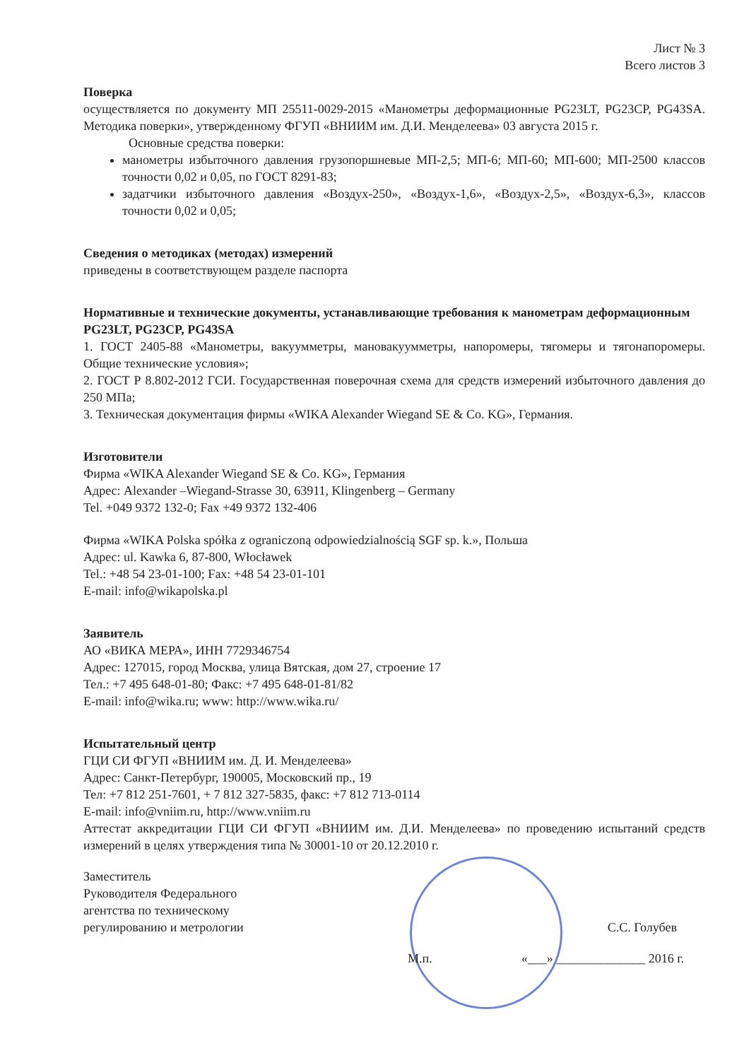Лист № 3
Всего листов 3
Поверка
осуществляется по документу МП 25511-0029-2015 «Манометры деформационные PG23LT, PG23CP, PG43SA. Методика поверки», утвержденному ФГУП «ВНИИМ им. Д.И. Менделеева» 03 августа 2015 г.
Основные средства поверки:
манометры избыточного давления грузопоршневые МП-2,5; МП-6; МП-60; МП-600; МП-2500 классов точности 0,02 и 0,05, по ГОСТ 8291-83;
задатчики избыточного давления «Воздух-250», «Воздух-1,6», «Воздух-2,5», «Воздух-6,3», классов точности 0,02 и 0,05;
Сведения о методиках (методах) измерений
приведены в соответствующем разделе паспорта
Нормативные и технические документы, устанавливающие требования к манометрам деформационным PG23LT, PG23CP, PG43SA
1. ГОСТ 2405-88 «Манометры, вакуумметры, мановакуумметры, напоромеры, тягомеры и тягонапоромеры. Общие технические условия»;
2. ГОСТ Р 8.802-2012 ГСИ. Государственная поверочная схема для средств измерений избыточного давления до 250 МПа;
3. Техническая документация фирмы «WIKA Alexander Wiegand SE & Co. KG», Германия.
Изготовители
Фирма «WIKA Alexander Wiegand SE & Co. KG», Германия
Адрес: Alexander –Wiegand-Strasse 30, 63911, Klingenberg – Germany
Tel. +049 9372 132-0; Fax +49 9372 132-406
Фирма «WIKA Polska spółka z ograniczoną odpowiedzialnością SGF sp. k.», Польша
Адрес: ul. Kawka 6, 87-800, Włocławek
Tel.: +48 54 23-01-100; Fax: +48 54 23-01-101
E-mail: info@wikapolska.pl
Заявитель
АО «ВИКА МЕРА», ИНН 7729346754
Адрес: 127015, город Москва, улица Вятская, дом 27, строение 17
Тел.: +7 495 648-01-80; Факс: +7 495 648-01-81/82
E-mail: info@wika.ru; www: http://www.wika.ru/
Испытательный центр
ГЦИ СИ ФГУП «ВНИИМ им. Д. И. Менделеева»
Адрес: Санкт-Петербург, 190005, Московский пр., 19
Тел: +7 812 251-7601, + 7 812 327-5835, факс: +7 812 713-0114
E-mail: info@vniim.ru, http://www.vniim.ru
Аттестат аккредитации ГЦИ СИ ФГУП «ВНИИМ им. Д.И. Менделеева» по проведению испытаний средств измерений в целях утверждения типа № 30001-10 от 20.12.2010 г.
Заместитель
Руководителя Федерального
агентства по техническому
регулированию и метрологии
С.С. Голубев
М.п. «___» ______________ 2016 г.